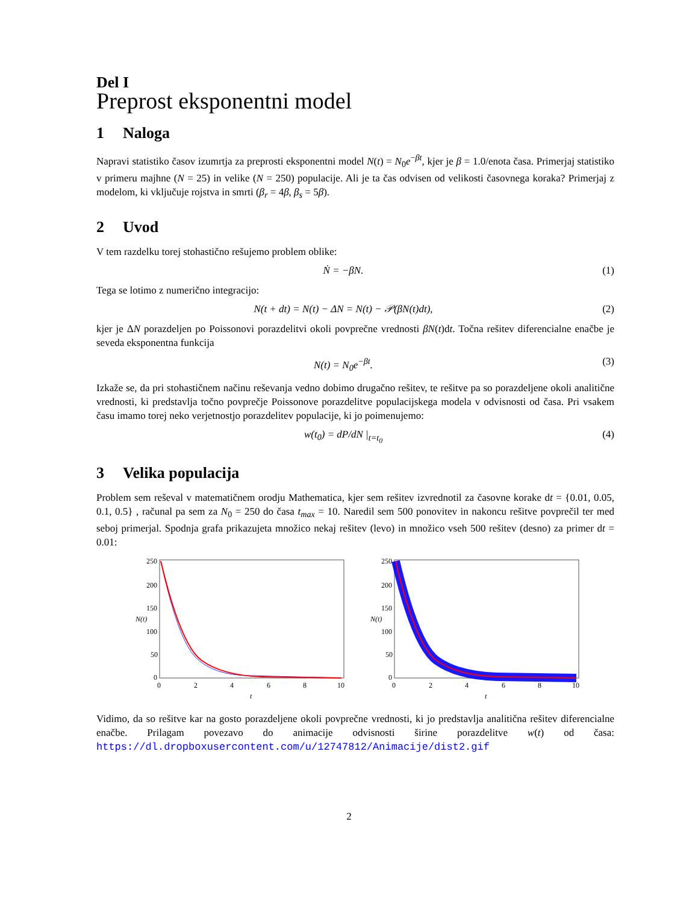Del I
Preprost eksponentni model
1 Naloga
Napravi statistiko časov izumrtja za preprosti eksponentni model N(t) = N<sub>0</sub>e<sup>−βt</sup>, kjer je β = 1.0/enota časa. Primerjaj statistiko v primeru majhne (N = 25) in velike (N = 250) populacije. Ali je ta čas odvisen od velikosti časovnega koraka? Primerjaj z modelom, ki vključuje rojstva in smrti (β<sub>r</sub> = 4β, β<sub>s</sub> = 5β).
2 Uvod
V tem razdelku torej stohastično rešujemo problem oblike:
Ṅ = −βN. (1)
Tega se lotimo z numerično integracijo:
N(t + dt) = N(t) − ΔN = N(t) − 𝒫(βN(t)dt),
(2)
kjer je ΔN porazdeljen po Poissonovi porazdelitvi okoli povprečne vrednosti βN(t)dt. Točna rešitev diferencialne enačbe je seveda eksponentna funkcija
N(t) = N<sub>0</sub>e<sup>−βt</sup>. (3)
Izkaže se, da pri stohastičnem načinu reševanja vedno dobimo drugačno rešitev, te rešitve pa so porazdeljene okoli analitične vrednosti, ki predstavlja točno povprečje Poissonove porazdelitve populacijskega modela v odvisnosti od časa. Pri vsakem času imamo torej neko verjetnostjo porazdelitev populacije, ki jo poimenujemo:
w(t<sub>0</sub>) = dP/dN |<sub>t=t<sub>0</sub></sub> (4)
3 Velika populacija
Problem sem reševal v matematičnem orodju Mathematica, kjer sem rešitev izvrednotil za časovne korake dt = {0.01, 0.05, 0.1, 0.5} , računal pa sem za N<sub>0</sub> = 250 do časa t<sub>max</sub> = 10. Naredil sem 500 ponovitev in nakoncu rešitve povprečil ter med seboj primerjal. Spodnja grafa prikazujeta množico nekaj rešitev (levo) in množico vseh 500 rešitev (desno) za primer dt = 0.01:
N(t)
250
200
150
100
50
0
0
2
4
6
8
10
t
N(t)
250
200
150
100
50
0
0
2
4
6
8
10
t
Vidimo, da so rešitve kar na gosto porazdeljene okoli povprečne vrednosti, ki jo predstavlja analitična rešitev diferencialne enačbe. Prilagam povezavo do animacije odvisnosti širine porazdelitve w(t) od časa: https://dl.dropboxusercontent.com/u/12747812/Animacije/dist2.gif
2